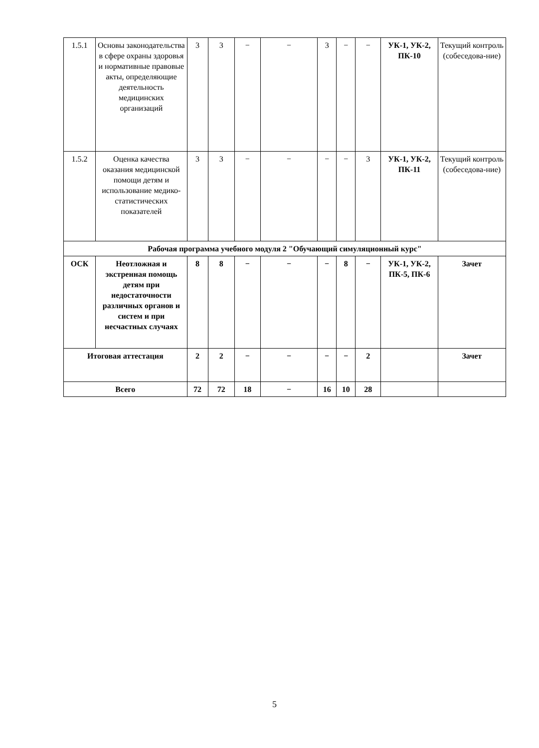| 1.5.1 | Основы законодательства в сфере охраны здоровья и нормативные правовые акты, определяющие деятельность медицинских организаций | 3 | 3 | − | − | 3 | − | − | УК-1, УК-2, ПК-10 | Текущий контроль (собеседова-ние) |
| 1.5.2 | Оценка качества оказания медицинской помощи детям и использование медико-статистических показателей | 3 | 3 | − | − | − | − | 3 | УК-1, УК-2, ПК-11 | Текущий контроль (собеседова-ние) |
| Рабочая программа учебного модуля 2 "Обучающий симуляционный курс" | | | | | | | | | | |
| ОСК | Неотложная и экстренная помощь детям при недостаточности различных органов и систем и при несчастных случаях | 8 | 8 | − | − | − | 8 | − | УК-1, УК-2, ПК-5, ПК-6 | Зачет |
| Итоговая аттестация | | 2 | 2 | − | − | − | − | 2 | | Зачет |
| Всего | | 72 | 72 | 18 | − | 16 | 10 | 28 | | |
5